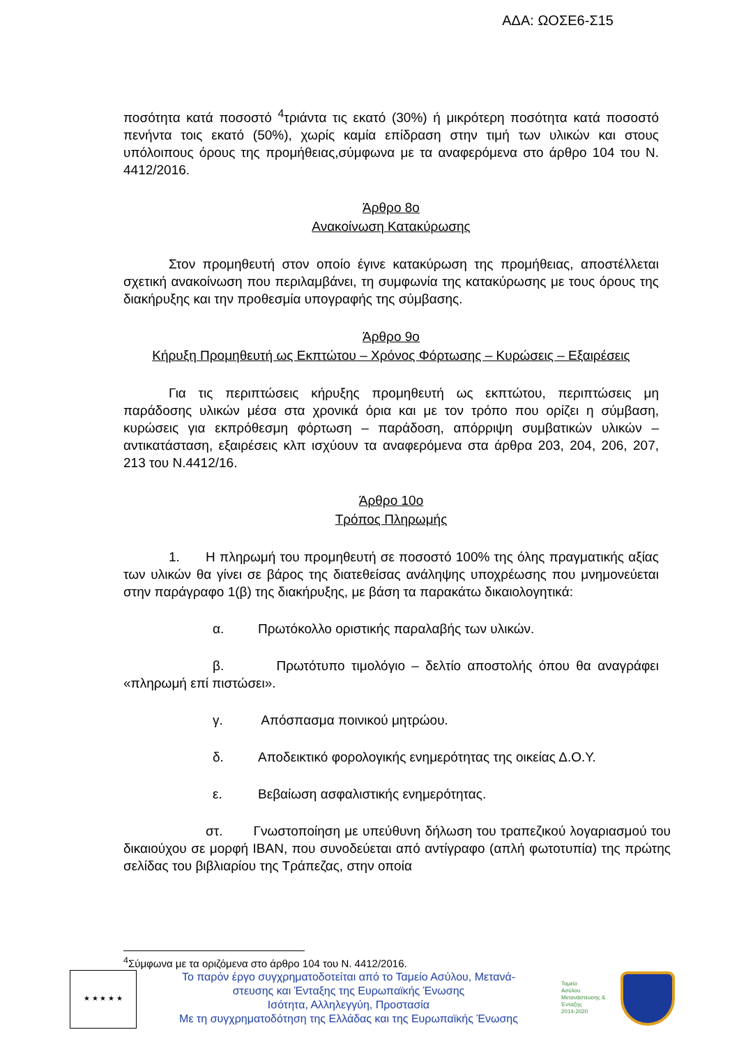ΑΔΑ: ΩΟΣΕ6-Σ15
ποσότητα κατά ποσοστό <sup>4</sup>τριάντα τις εκατό (30%) ή μικρότερη ποσότητα κατά ποσοστό πενήντα τοις εκατό (50%), χωρίς καμία επίδραση στην τιμή των υλικών και στους υπόλοιπους όρους της προμήθειας,σύμφωνα με τα αναφερόμενα στο άρθρο 104 του Ν. 4412/2016.
Άρθρο 8ο
Ανακοίνωση Κατακύρωσης
Στον προμηθευτή στον οποίο έγινε κατακύρωση της προμήθειας, αποστέλλεται σχετική ανακοίνωση που περιλαμβάνει, τη συμφωνία της κατακύρωσης με τους όρους της διακήρυξης και την προθεσμία υπογραφής της σύμβασης.
Άρθρο 9ο
Κήρυξη Προμηθευτή ως Εκπτώτου – Χρόνος Φόρτωσης – Κυρώσεις – Εξαιρέσεις
Για τις περιπτώσεις κήρυξης προμηθευτή ως εκπτώτου, περιπτώσεις μη παράδοσης υλικών μέσα στα χρονικά όρια και με τον τρόπο που ορίζει η σύμβαση, κυρώσεις για εκπρόθεσμη φόρτωση – παράδοση, απόρριψη συμβατικών υλικών – αντικατάσταση, εξαιρέσεις κλπ ισχύουν τα αναφερόμενα στα άρθρα 203, 204, 206, 207, 213 του Ν.4412/16.
Άρθρο 10ο
Τρόπος Πληρωμής
1. Η πληρωμή του προμηθευτή σε ποσοστό 100% της όλης πραγματικής αξίας των υλικών θα γίνει σε βάρος της διατεθείσας ανάληψης υποχρέωσης που μνημονεύεται στην παράγραφο 1(β) της διακήρυξης, με βάση τα παρακάτω δικαιολογητικά:
α. Πρωτόκολλο οριστικής παραλαβής των υλικών.
β. Πρωτότυπο τιμολόγιο – δελτίο αποστολής όπου θα αναγράφει «πληρωμή επί πιστώσει».
γ. Απόσπασμα ποινικού μητρώου.
δ. Αποδεικτικό φορολογικής ενημερότητας της οικείας Δ.Ο.Υ.
ε. Βεβαίωση ασφαλιστικής ενημερότητας.
στ. Γνωστοποίηση με υπεύθυνη δήλωση του τραπεζικού λογαριασμού του δικαιούχου σε μορφή IBAN, που συνοδεύεται από αντίγραφο (απλή φωτοτυπία) της πρώτης σελίδας του βιβλιαρίου της Τράπεζας, στην οποία
<sup>4</sup> Σύμφωνα με τα οριζόμενα στο άρθρο 104 του Ν. 4412/2016.
★ ★ ★ ★ ★
Το παρόν έργο συγχρηματοδοτείται από το Ταμείο Ασύλου, Μετανά-
στευσης και Ένταξης της Ευρωπαϊκής Ένωσης
Ισότητα, Αλληλεγγύη, Προστασία
Με τη συγχρηματοδότηση της Ελλάδας και της Ευρωπαϊκής Ένωσης
Ταμείο
Ασύλου
Μετανάστευσης &
Ένταξης
2014-2020